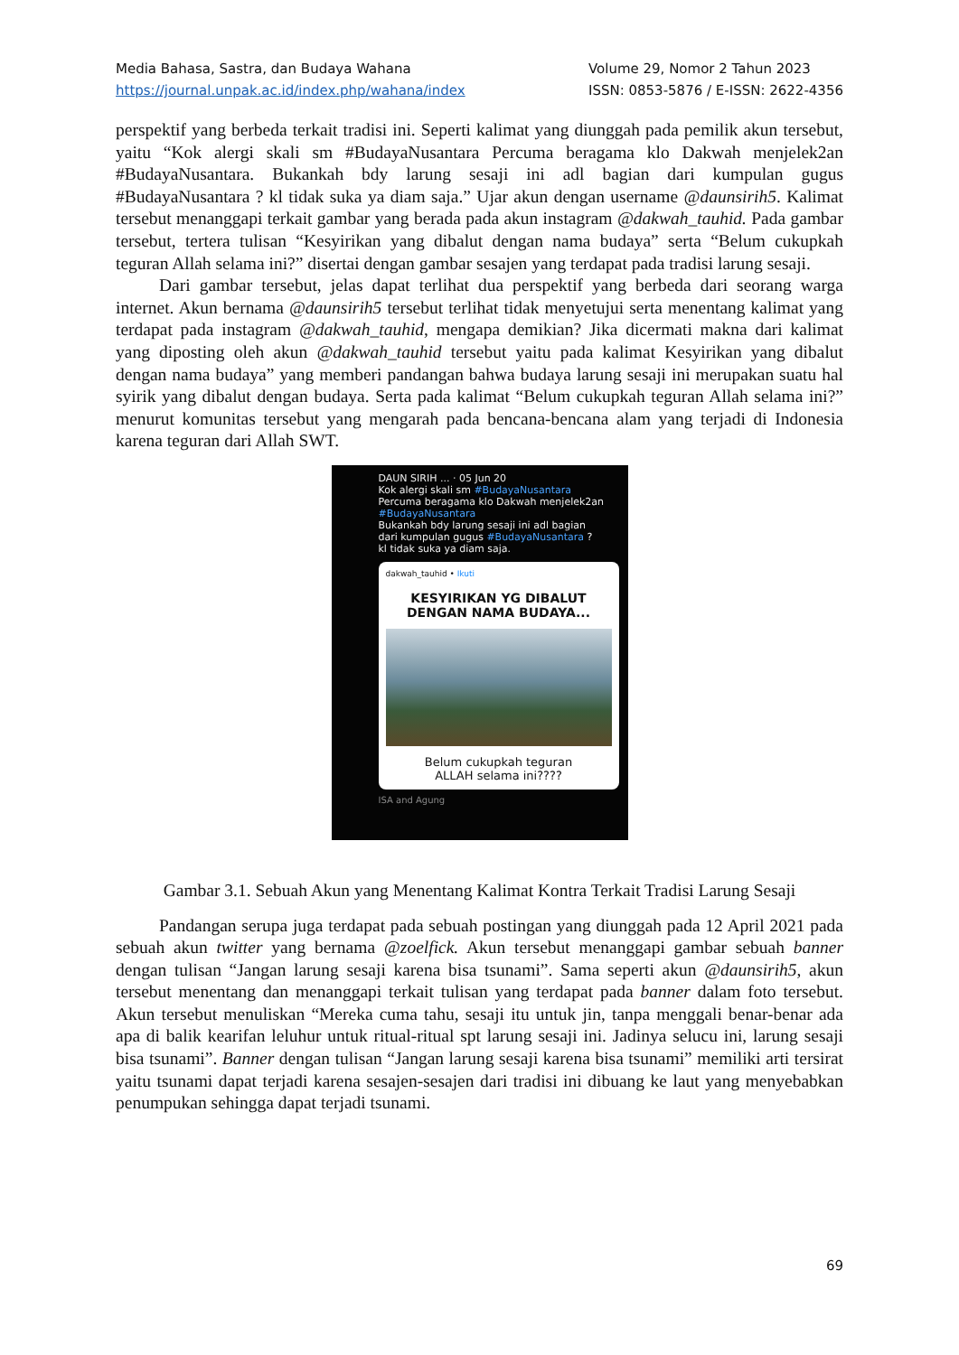Media Bahasa, Sastra, dan Budaya Wahana
https://journal.unpak.ac.id/index.php/wahana/index
Volume 29, Nomor 2 Tahun 2023
ISSN: 0853-5876 / E-ISSN: 2622-4356
perspektif yang berbeda terkait tradisi ini. Seperti kalimat yang diunggah pada pemilik akun tersebut, yaitu “Kok alergi skali sm #BudayaNusantara Percuma beragama klo Dakwah menjelek2an #BudayaNusantara. Bukankah bdy larung sesaji ini adl bagian dari kumpulan gugus #BudayaNusantara ? kl tidak suka ya diam saja.” Ujar akun dengan username @daunsirih5. Kalimat tersebut menanggapi terkait gambar yang berada pada akun instagram @dakwah_tauhid. Pada gambar tersebut, tertera tulisan “Kesyirikan yang dibalut dengan nama budaya” serta “Belum cukupkah teguran Allah selama ini?” disertai dengan gambar sesajen yang terdapat pada tradisi larung sesaji.
Dari gambar tersebut, jelas dapat terlihat dua perspektif yang berbeda dari seorang warga internet. Akun bernama @daunsirih5 tersebut terlihat tidak menyetujui serta menentang kalimat yang terdapat pada instagram @dakwah_tauhid, mengapa demikian? Jika dicermati makna dari kalimat yang diposting oleh akun @dakwah_tauhid tersebut yaitu pada kalimat Kesyirikan yang dibalut dengan nama budaya” yang memberi pandangan bahwa budaya larung sesaji ini merupakan suatu hal syirik yang dibalut dengan budaya. Serta pada kalimat “Belum cukupkah teguran Allah selama ini?” menurut komunitas tersebut yang mengarah pada bencana-bencana alam yang terjadi di Indonesia karena teguran dari Allah SWT.
DAUN SIRIH ... · 05 Jun 20
Kok alergi skali sm #BudayaNusantara
Percuma beragama klo Dakwah menjelek2an
#BudayaNusantara
Bukankah bdy larung sesaji ini adl bagian
dari kumpulan gugus #BudayaNusantara ?
kl tidak suka ya diam saja.
dakwah_tauhid • Ikuti
KESYIRIKAN YG DIBALUT
DENGAN NAMA BUDAYA...
Belum cukupkah teguran
ALLAH selama ini????
ISA and Agung
Gambar 3.1. Sebuah Akun yang Menentang Kalimat Kontra Terkait Tradisi Larung Sesaji
Pandangan serupa juga terdapat pada sebuah postingan yang diunggah pada 12 April 2021 pada sebuah akun twitter yang bernama @zoelfick. Akun tersebut menanggapi gambar sebuah banner dengan tulisan “Jangan larung sesaji karena bisa tsunami”. Sama seperti akun @daunsirih5, akun tersebut menentang dan menanggapi terkait tulisan yang terdapat pada banner dalam foto tersebut. Akun tersebut menuliskan “Mereka cuma tahu, sesaji itu untuk jin, tanpa menggali benar-benar ada apa di balik kearifan leluhur untuk ritual-ritual spt larung sesaji ini. Jadinya selucu ini, larung sesaji bisa tsunami”. Banner dengan tulisan “Jangan larung sesaji karena bisa tsunami” memiliki arti tersirat yaitu tsunami dapat terjadi karena sesajen-sesajen dari tradisi ini dibuang ke laut yang menyebabkan penumpukan sehingga dapat terjadi tsunami.
69